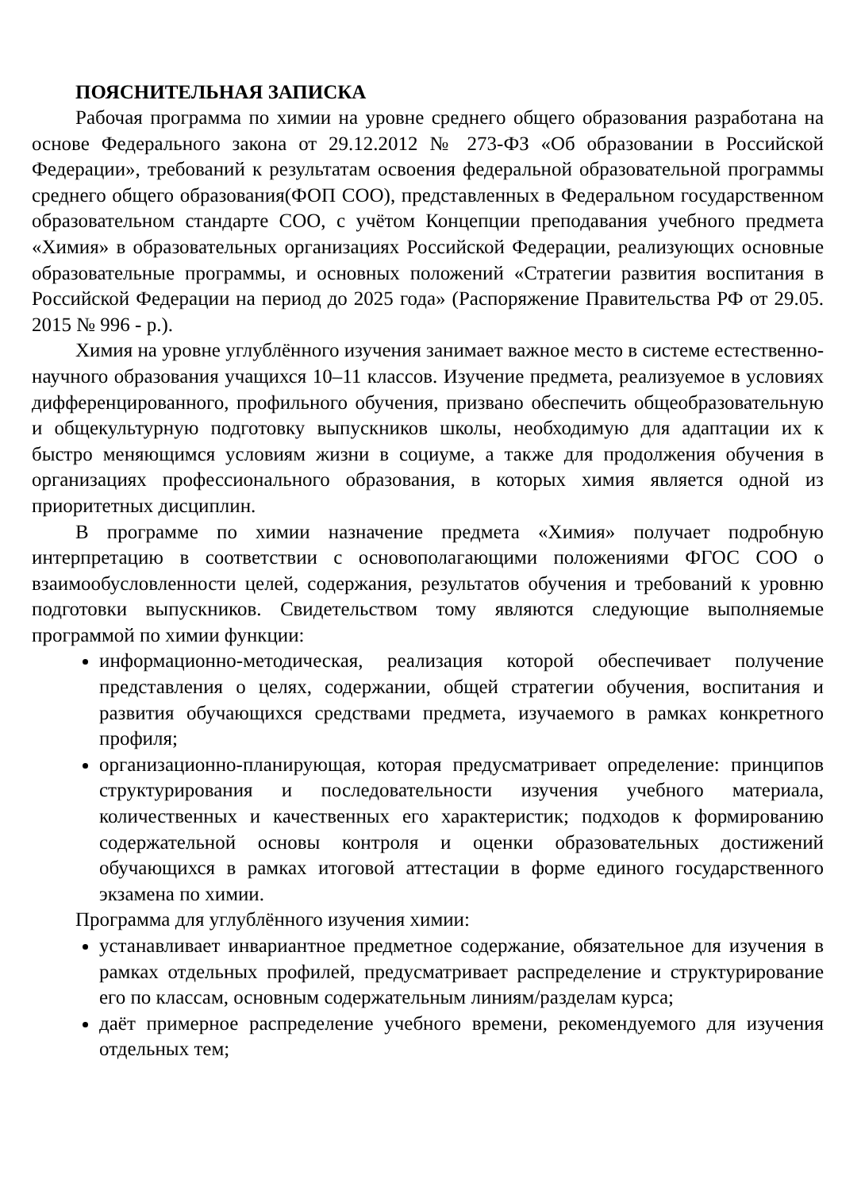ПОЯСНИТЕЛЬНАЯ ЗАПИСКА
Рабочая программа по химии на уровне среднего общего образования разработана на основе Федерального закона от 29.12.2012 № 273-ФЗ «Об образовании в Российской Федерации», требований к результатам освоения федеральной образовательной программы среднего общего образования(ФОП СОО), представленных в Федеральном государственном образовательном стандарте СОО, с учётом Концепции преподавания учебного предмета «Химия» в образовательных организациях Российской Федерации, реализующих основные образовательные программы, и основных положений «Стратегии развития воспитания в Российской Федерации на период до 2025 года» (Распоряжение Правительства РФ от 29.05. 2015 № 996 - р.).
Химия на уровне углублённого изучения занимает важное место в системе естественно-научного образования учащихся 10–11 классов. Изучение предмета, реализуемое в условиях дифференцированного, профильного обучения, призвано обеспечить общеобразовательную и общекультурную подготовку выпускников школы, необходимую для адаптации их к быстро меняющимся условиям жизни в социуме, а также для продолжения обучения в организациях профессионального образования, в которых химия является одной из приоритетных дисциплин.
В программе по химии назначение предмета «Химия» получает подробную интерпретацию в соответствии с основополагающими положениями ФГОС СОО о взаимообусловленности целей, содержания, результатов обучения и требований к уровню подготовки выпускников. Свидетельством тому являются следующие выполняемые программой по химии функции:
информационно-методическая, реализация которой обеспечивает получение представления о целях, содержании, общей стратегии обучения, воспитания и развития обучающихся средствами предмета, изучаемого в рамках конкретного профиля;
организационно-планирующая, которая предусматривает определение: принципов структурирования и последовательности изучения учебного материала, количественных и качественных его характеристик; подходов к формированию содержательной основы контроля и оценки образовательных достижений обучающихся в рамках итоговой аттестации в форме единого государственного экзамена по химии.
Программа для углублённого изучения химии:
устанавливает инвариантное предметное содержание, обязательное для изучения в рамках отдельных профилей, предусматривает распределение и структурирование его по классам, основным содержательным линиям/разделам курса;
даёт примерное распределение учебного времени, рекомендуемого для изучения отдельных тем;